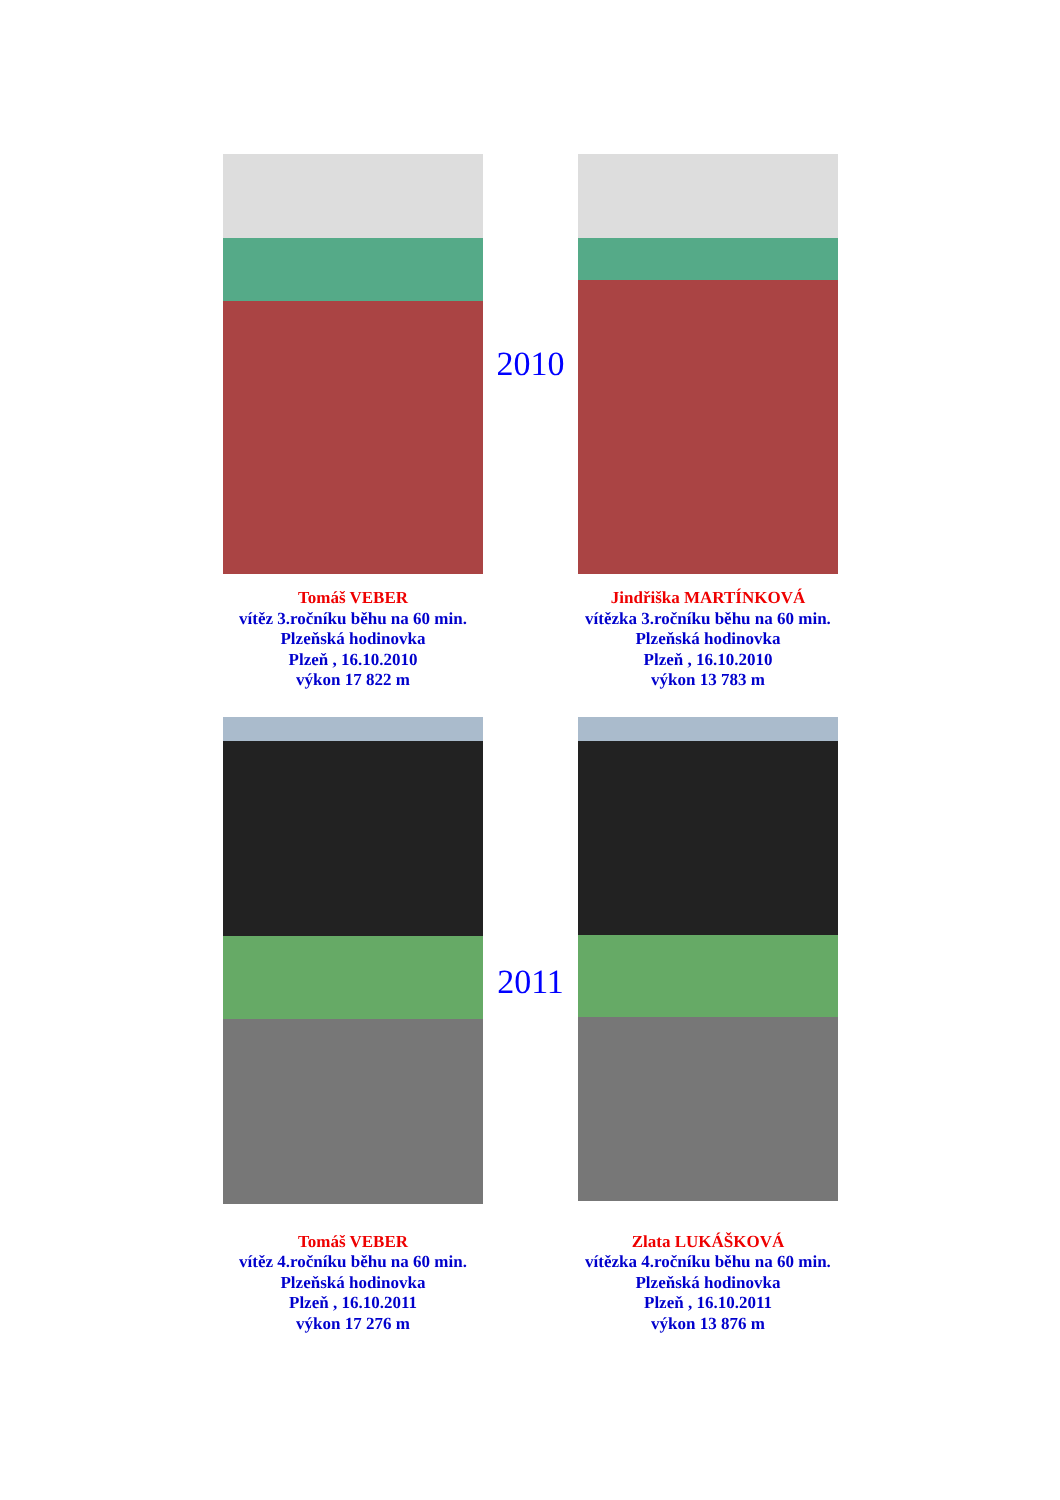Tomáš VEBER
vítěz 3.ročníku běhu na 60 min.
Plzeňská hodinovka
Plzeň , 16.10.2010
výkon 17 822 m
2010
Jindřiška MARTÍNKOVÁ
vítězka 3.ročníku běhu na 60 min.
Plzeňská hodinovka
Plzeň , 16.10.2010
výkon 13 783 m
Tomáš VEBER
vítěz 4.ročníku běhu na 60 min.
Plzeňská hodinovka
Plzeň , 16.10.2011
výkon 17 276 m
2011
Zlata LUKÁŠKOVÁ
vítězka 4.ročníku běhu na 60 min.
Plzeňská hodinovka
Plzeň , 16.10.2011
výkon 13 876 m